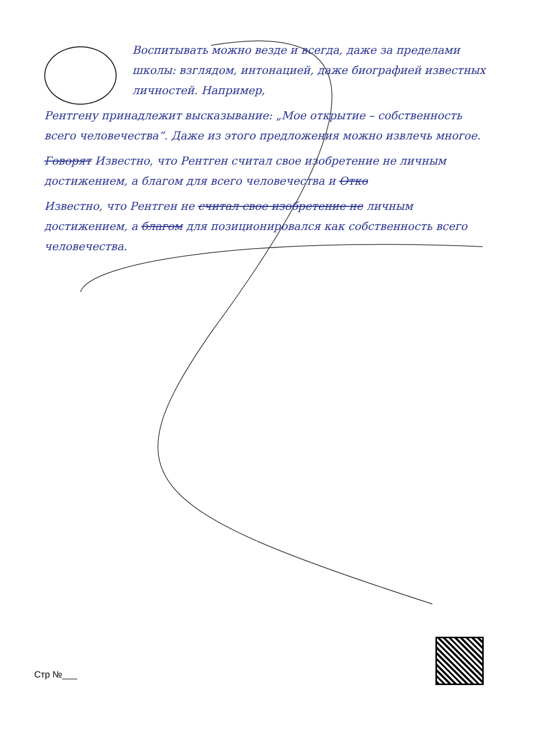Воспитывать можно везде и всегда, даже за пределами школы: взглядом, интонацией, даже биографией известных личностей. Например,
Рентгену принадлежит высказывание: „Мое открытие – собственность всего человечества“. Даже из этого предложения можно извлечь многое.
Говорят Известно, что Рентген считал свое изобретение не личным достижением, а благом для всего человечества и Отко
Известно, что Рентген не считал свое изобретение не личным достижением, а благом для позиционировался как собственность всего человечества.
Стр №___